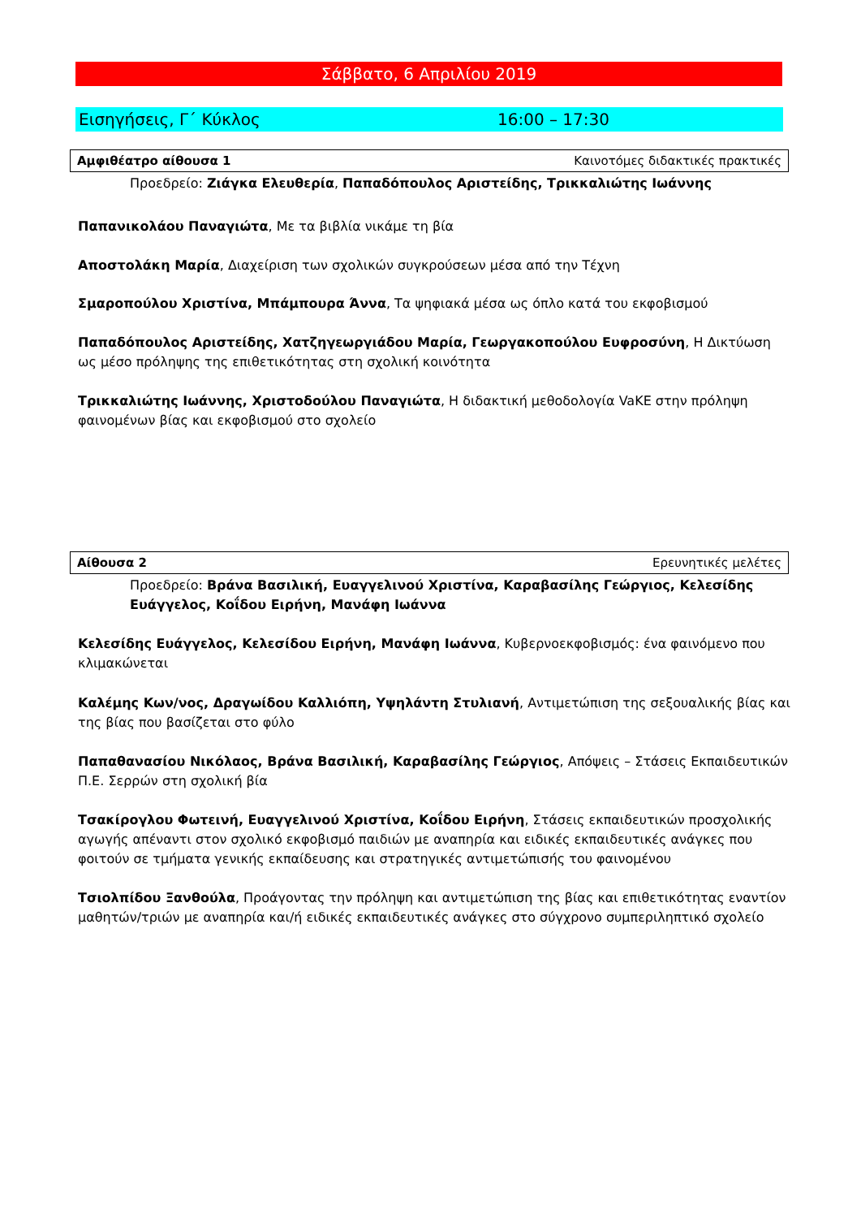Σάββατο, 6 Απριλίου 2019
Εισηγήσεις, Γ΄ Κύκλος 16:00 – 17:30
Αμφιθέατρο αίθουσα 1 Καινοτόμες διδακτικές πρακτικές
Προεδρείο: Ζιάγκα Ελευθερία, Παπαδόπουλος Αριστείδης, Τρικκαλιώτης Ιωάννης
Παπανικολάου Παναγιώτα, Με τα βιβλία νικάμε τη βία
Αποστολάκη Μαρία, Διαχείριση των σχολικών συγκρούσεων μέσα από την Τέχνη
Σμαροπούλου Χριστίνα, Μπάμπουρα Άννα, Τα ψηφιακά μέσα ως όπλο κατά του εκφοβισμού
Παπαδόπουλος Αριστείδης, Χατζηγεωργιάδου Μαρία, Γεωργακοπούλου Ευφροσύνη, Η Δικτύωση ως μέσο πρόληψης της επιθετικότητας στη σχολική κοινότητα
Τρικκαλιώτης Ιωάννης, Χριστοδούλου Παναγιώτα, Η διδακτική μεθοδολογία VaKE στην πρόληψη φαινομένων βίας και εκφοβισμού στο σχολείο
Αίθουσα 2 Ερευνητικές μελέτες
Προεδρείο: Βράνα Βασιλική, Ευαγγελινού Χριστίνα, Καραβασίλης Γεώργιος, Κελεσίδης Ευάγγελος, Κοΐδου Ειρήνη, Μανάφη Ιωάννα
Κελεσίδης Ευάγγελος, Κελεσίδου Ειρήνη, Μανάφη Ιωάννα, Κυβερνοεκφοβισμός: ένα φαινόμενο που κλιμακώνεται
Καλέμης Κων/νος, Δραγωίδου Καλλιόπη, Υψηλάντη Στυλιανή, Αντιμετώπιση της σεξουαλικής βίας και της βίας που βασίζεται στο φύλο
Παπαθανασίου Νικόλαος, Βράνα Βασιλική, Καραβασίλης Γεώργιος, Απόψεις – Στάσεις Εκπαιδευτικών Π.Ε. Σερρών στη σχολική βία
Τσακίρογλου Φωτεινή, Ευαγγελινού Χριστίνα, Κοΐδου Ειρήνη, Στάσεις εκπαιδευτικών προσχολικής αγωγής απέναντι στον σχολικό εκφοβισμό παιδιών με αναπηρία και ειδικές εκπαιδευτικές ανάγκες που φοιτούν σε τμήματα γενικής εκπαίδευσης και στρατηγικές αντιμετώπισής του φαινομένου
Τσιολπίδου Ξανθούλα, Προάγοντας την πρόληψη και αντιμετώπιση της βίας και επιθετικότητας εναντίον μαθητών/τριών με αναπηρία και/ή ειδικές εκπαιδευτικές ανάγκες στο σύγχρονο συμπεριληπτικό σχολείο